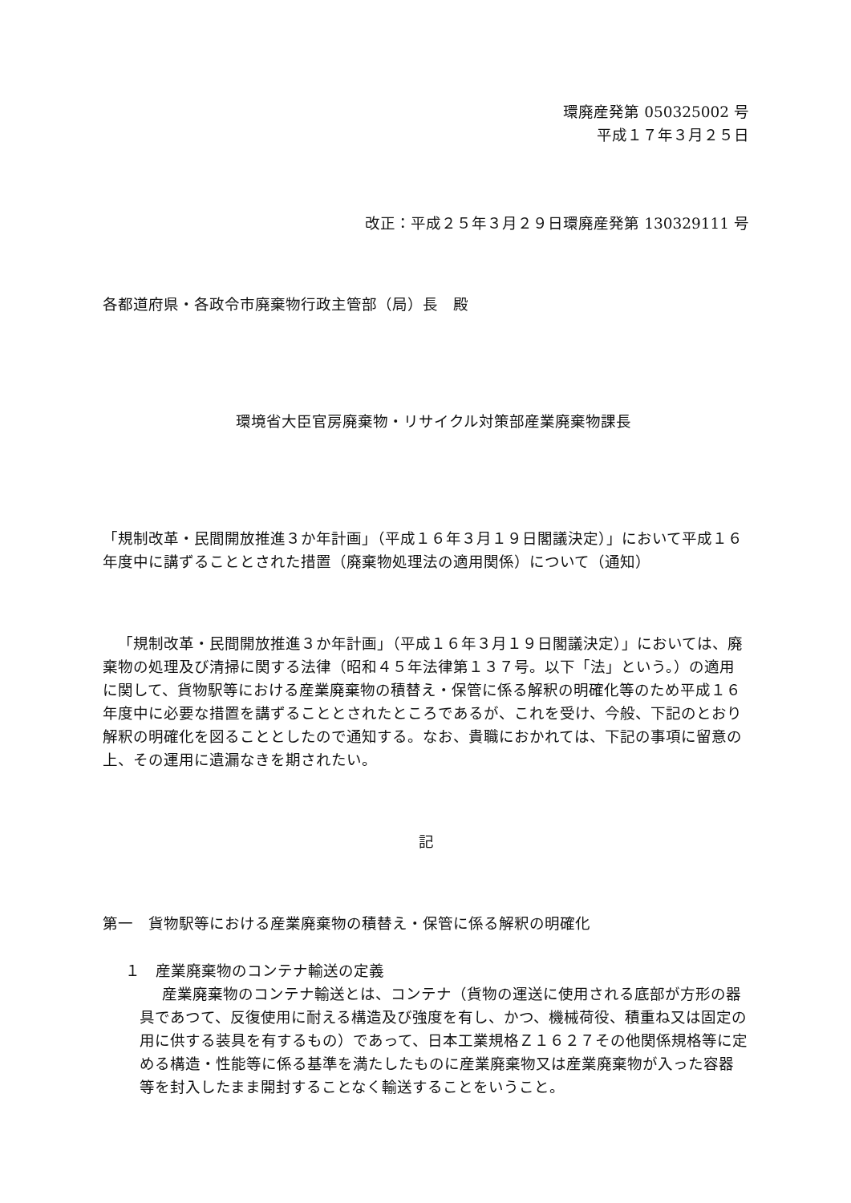環廃産発第 050325002 号
平成１７年３月２５日
改正：平成２５年３月２９日環廃産発第 130329111 号
各都道府県・各政令市廃棄物行政主管部（局）長　殿
環境省大臣官房廃棄物・リサイクル対策部産業廃棄物課長
「規制改革・民間開放推進３か年計画」（平成１６年３月１９日閣議決定）」において平成１６年度中に講ずることとされた措置（廃棄物処理法の適用関係）について（通知）
「規制改革・民間開放推進３か年計画」（平成１６年３月１９日閣議決定）」においては、廃棄物の処理及び清掃に関する法律（昭和４５年法律第１３７号。以下「法」という。）の適用に関して、貨物駅等における産業廃棄物の積替え・保管に係る解釈の明確化等のため平成１６年度中に必要な措置を講ずることとされたところであるが、これを受け、今般、下記のとおり解釈の明確化を図ることとしたので通知する。なお、貴職におかれては、下記の事項に留意の上、その運用に遺漏なきを期されたい。
記
第一　貨物駅等における産業廃棄物の積替え・保管に係る解釈の明確化
１　産業廃棄物のコンテナ輸送の定義
産業廃棄物のコンテナ輸送とは、コンテナ（貨物の運送に使用される底部が方形の器具であつて、反復使用に耐える構造及び強度を有し、かつ、機械荷役、積重ね又は固定の用に供する装具を有するもの）であって、日本工業規格Ｚ１６２７その他関係規格等に定める構造・性能等に係る基準を満たしたものに産業廃棄物又は産業廃棄物が入った容器等を封入したまま開封することなく輸送することをいうこと。